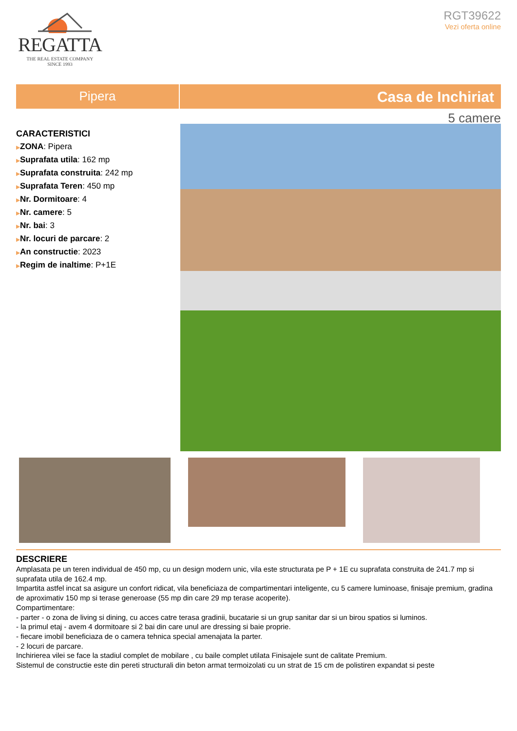REGATTA
THE REAL ESTATE COMPANY
SINCE 1993
RGT39622
Vezi oferta online
Pipera
Casa de Inchiriat
5 camere
CARACTERISTICI
▶ZONA: Pipera
▶Suprafata utila: 162 mp
▶Suprafata construita: 242 mp
▶Suprafata Teren: 450 mp
▶Nr. Dormitoare: 4
▶Nr. camere: 5
▶Nr. bai: 3
▶Nr. locuri de parcare: 2
▶An constructie: 2023
▶Regim de inaltime: P+1E
DESCRIERE
Amplasata pe un teren individual de 450 mp, cu un design modern unic, vila este structurata pe P + 1E cu suprafata construita de 241.7 mp si suprafata utila de 162.4 mp.
Impartita astfel incat sa asigure un confort ridicat, vila beneficiaza de compartimentari inteligente, cu 5 camere luminoase, finisaje premium, gradina de aproximativ 150 mp si terase generoase (55 mp din care 29 mp terase acoperite).
Compartimentare:
- parter - o zona de living si dining, cu acces catre terasa gradinii, bucatarie si un grup sanitar dar si un birou spatios si luminos.
- la primul etaj - avem 4 dormitoare si 2 bai din care unul are dressing si baie proprie.
- fiecare imobil beneficiaza de o camera tehnica special amenajata la parter.
- 2 locuri de parcare.
Inchirierea vilei se face la stadiul complet de mobilare , cu baile complet utilata Finisajele sunt de calitate Premium.
Sistemul de constructie este din pereti structurali din beton armat termoizolati cu un strat de 15 cm de polistiren expandat si peste